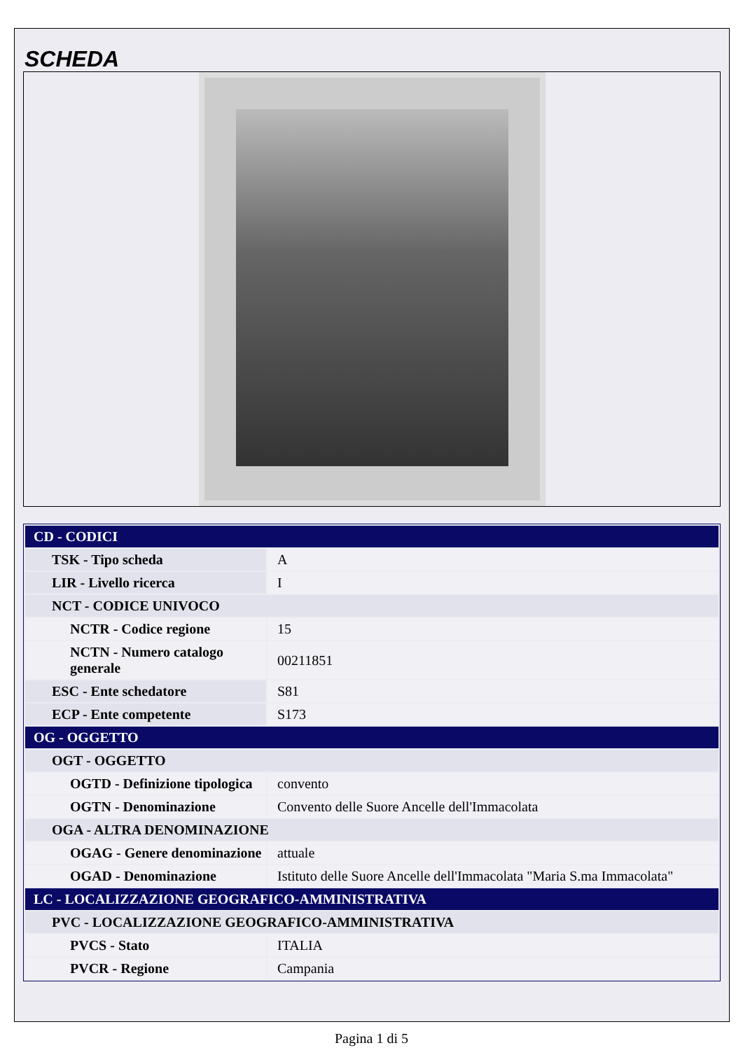SCHEDA
| CD - CODICI | |
| TSK - Tipo scheda | A |
| LIR - Livello ricerca | I |
| NCT - CODICE UNIVOCO | |
| NCTR - Codice regione | 15 |
| NCTN - Numero catalogo generale | 00211851 |
| ESC - Ente schedatore | S81 |
| ECP - Ente competente | S173 |
| OG - OGGETTO | |
| OGT - OGGETTO | |
| OGTD - Definizione tipologica | convento |
| OGTN - Denominazione | Convento delle Suore Ancelle dell'Immacolata |
| OGA - ALTRA DENOMINAZIONE | |
| OGAG - Genere denominazione | attuale |
| OGAD - Denominazione | Istituto delle Suore Ancelle dell'Immacolata "Maria S.ma Immacolata" |
| LC - LOCALIZZAZIONE GEOGRAFICO-AMMINISTRATIVA | |
| PVC - LOCALIZZAZIONE GEOGRAFICO-AMMINISTRATIVA | |
| PVCS - Stato | ITALIA |
| PVCR - Regione | Campania |
Pagina 1 di 5